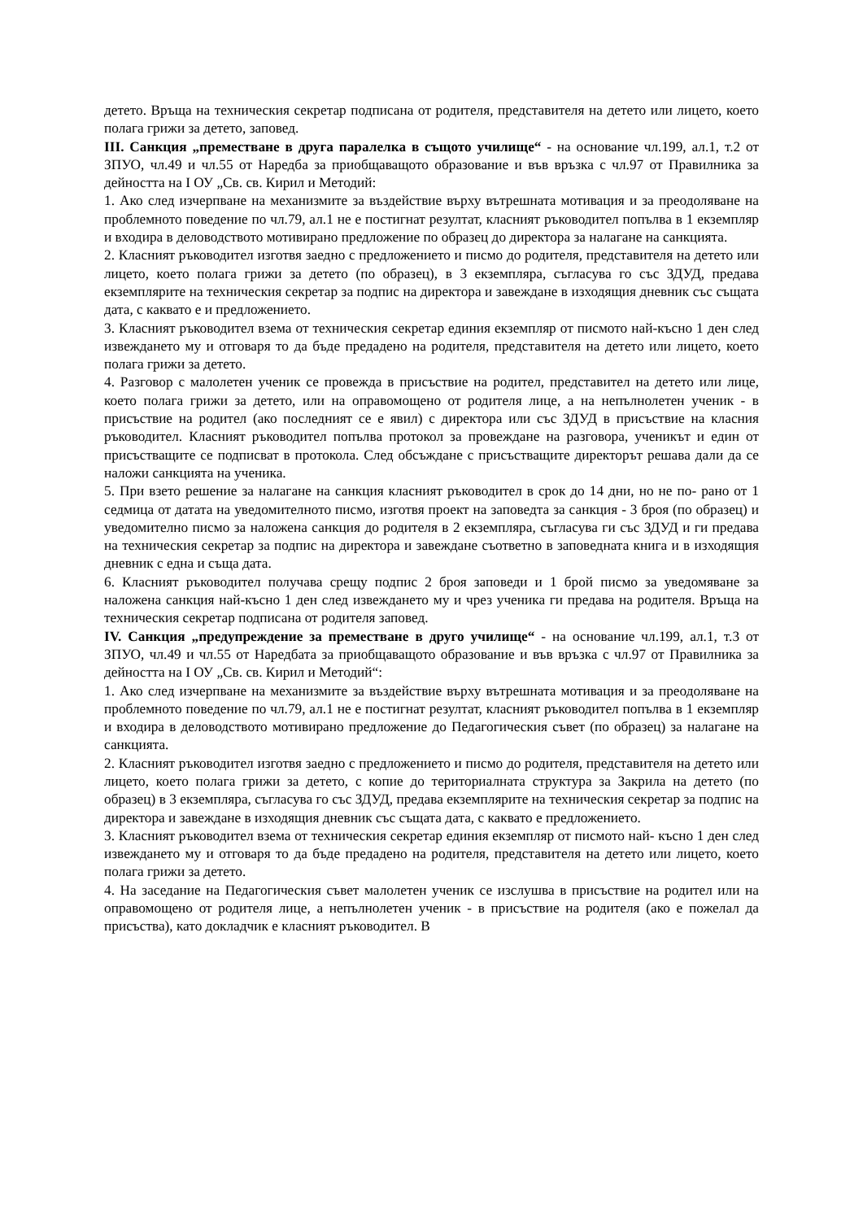детето. Връща на техническия секретар подписана от родителя, представителя на детето или лицето, което полага грижи за детето, заповед.
III. Санкция „преместване в друга паралелка в същото училище“ - на основание чл.199, ал.1, т.2 от ЗПУО, чл.49 и чл.55 от Наредба за приобщаващото образование и във връзка с чл.97 от Правилника за дейността на I ОУ „Св. св. Кирил и Методий:
1. Ако след изчерпване на механизмите за въздействие върху вътрешната мотивация и за преодоляване на проблемното поведение по чл.79, ал.1 не е постигнат резултат, класният ръководител попълва в 1 екземпляр и входира в деловодството мотивирано предложение по образец до директора за налагане на санкцията.
2. Класният ръководител изготвя заедно с предложението и писмо до родителя, представителя на детето или лицето, което полага грижи за детето (по образец), в 3 екземпляра, съгласува го със ЗДУД, предава екземплярите на техническия секретар за подпис на директора и завеждане в изходящия дневник със същата дата, с каквато е и предложението.
3. Класният ръководител взема от техническия секретар единия екземпляр от писмото най-късно 1 ден след извеждането му и отговаря то да бъде предадено на родителя, представителя на детето или лицето, което полага грижи за детето.
4. Разговор с малолетен ученик се провежда в присъствие на родител, представител на детето или лице, което полага грижи за детето, или на оправомощено от родителя лице, а на непълнолетен ученик - в присъствие на родител (ако последният се е явил) с директора или със ЗДУД в присъствие на класния ръководител. Класният ръководител попълва протокол за провеждане на разговора, ученикът и един от присъстващите се подписват в протокола. След обсъждане с присъстващите директорът решава дали да се наложи санкцията на ученика.
5. При взето решение за налагане на санкция класният ръководител в срок до 14 дни, но не по- рано от 1 седмица от датата на уведомителното писмо, изготвя проект на заповедта за санкция - 3 броя (по образец) и уведомително писмо за наложена санкция до родителя в 2 екземпляра, съгласува ги със ЗДУД и ги предава на техническия секретар за подпис на директора и завеждане съответно в заповедната книга и в изходящия дневник с една и съща дата.
6. Класният ръководител получава срещу подпис 2 броя заповеди и 1 брой писмо за уведомяване за наложена санкция най-късно 1 ден след извеждането му и чрез ученика ги предава на родителя. Връща на техническия секретар подписана от родителя заповед.
IV. Санкция „предупреждение за преместване в друго училище“ - на основание чл.199, ал.1, т.3 от ЗПУО, чл.49 и чл.55 от Наредбата за приобщаващото образование и във връзка с чл.97 от Правилника за дейността на I ОУ „Св. св. Кирил и Методий“:
1. Ако след изчерпване на механизмите за въздействие върху вътрешната мотивация и за преодоляване на проблемното поведение по чл.79, ал.1 не е постигнат резултат, класният ръководител попълва в 1 екземпляр и входира в деловодството мотивирано предложение до Педагогическия съвет (по образец) за налагане на санкцията.
2. Класният ръководител изготвя заедно с предложението и писмо до родителя, представителя на детето или лицето, което полага грижи за детето, с копие до териториалната структура за Закрила на детето (по образец) в 3 екземпляра, съгласува го със ЗДУД, предава екземплярите на техническия секретар за подпис на директора и завеждане в изходящия дневник със същата дата, с каквато е предложението.
3. Класният ръководител взема от техническия секретар единия екземпляр от писмото най- късно 1 ден след извеждането му и отговаря то да бъде предадено на родителя, представителя на детето или лицето, което полага грижи за детето.
4. На заседание на Педагогическия съвет малолетен ученик се изслушва в присъствие на родител или на оправомощено от родителя лице, а непълнолетен ученик - в присъствие на родителя (ако е пожелал да присъства), като докладчик е класният ръководител. В